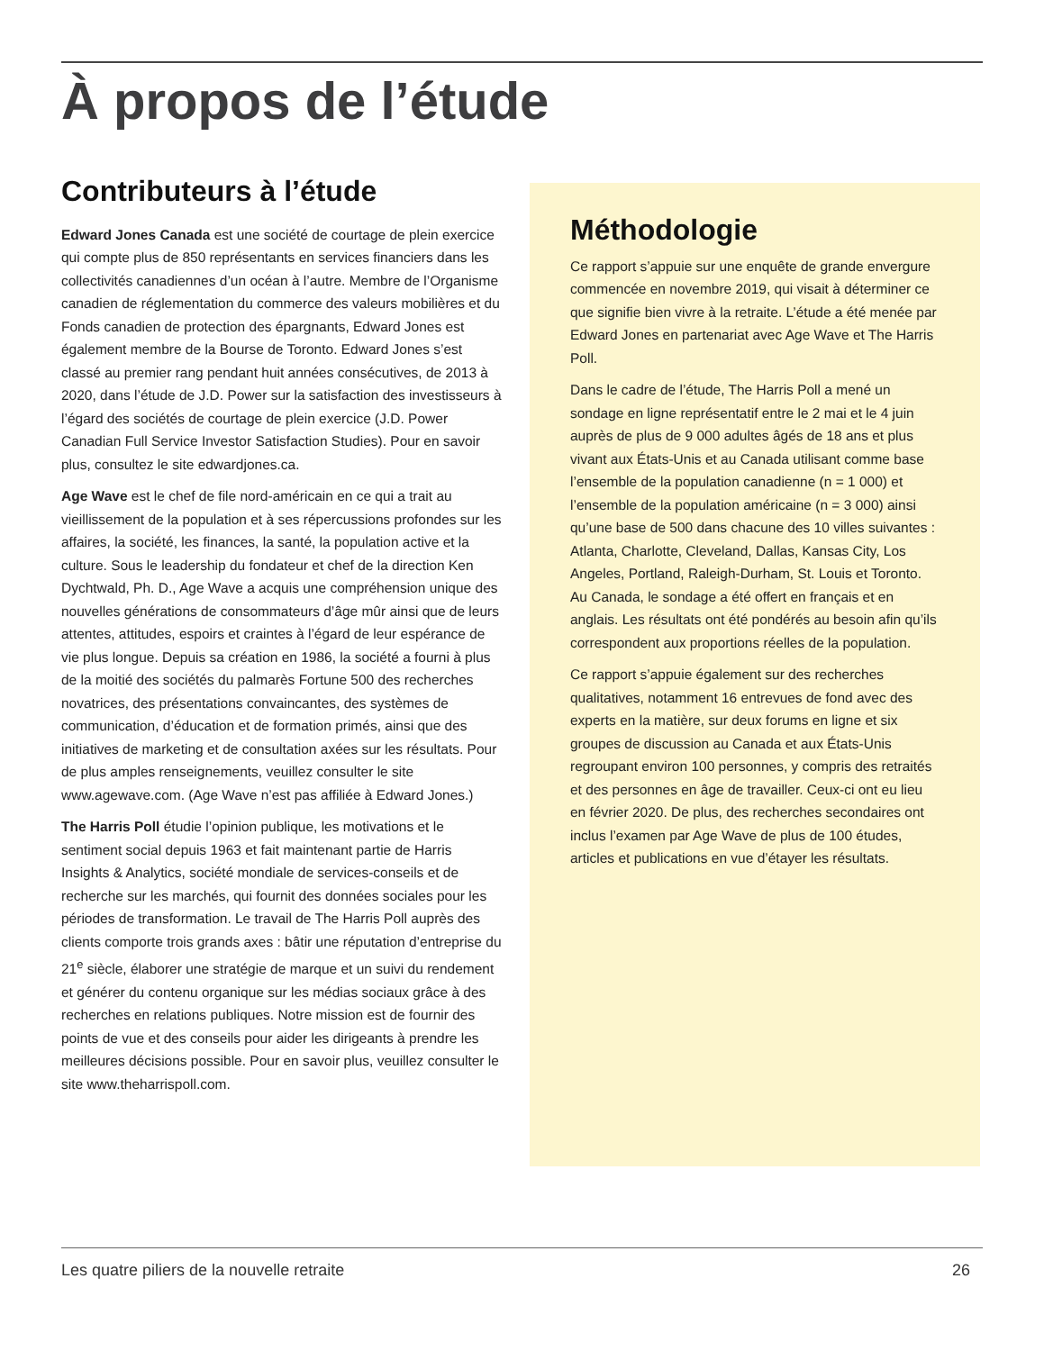À propos de l’étude
Contributeurs à l’étude
Edward Jones Canada est une société de courtage de plein exercice qui compte plus de 850 représentants en services financiers dans les collectivités canadiennes d’un océan à l’autre. Membre de l’Organisme canadien de réglementation du commerce des valeurs mobilières et du Fonds canadien de protection des épargnants, Edward Jones est également membre de la Bourse de Toronto. Edward Jones s’est classé au premier rang pendant huit années consécutives, de 2013 à 2020, dans l’étude de J.D. Power sur la satisfaction des investisseurs à l’égard des sociétés de courtage de plein exercice (J.D. Power Canadian Full Service Investor Satisfaction Studies). Pour en savoir plus, consultez le site edwardjones.ca.
Age Wave est le chef de file nord-américain en ce qui a trait au vieillissement de la population et à ses répercussions profondes sur les affaires, la société, les finances, la santé, la population active et la culture. Sous le leadership du fondateur et chef de la direction Ken Dychtwald, Ph. D., Age Wave a acquis une compréhension unique des nouvelles générations de consommateurs d’âge mûr ainsi que de leurs attentes, attitudes, espoirs et craintes à l’égard de leur espérance de vie plus longue. Depuis sa création en 1986, la société a fourni à plus de la moitié des sociétés du palmarès Fortune 500 des recherches novatrices, des présentations convaincantes, des systèmes de communication, d’éducation et de formation primés, ainsi que des initiatives de marketing et de consultation axées sur les résultats. Pour de plus amples renseignements, veuillez consulter le site www.agewave.com. (Age Wave n’est pas affiliée à Edward Jones.)
The Harris Poll étudie l’opinion publique, les motivations et le sentiment social depuis 1963 et fait maintenant partie de Harris Insights & Analytics, société mondiale de services-conseils et de recherche sur les marchés, qui fournit des données sociales pour les périodes de transformation. Le travail de The Harris Poll auprès des clients comporte trois grands axes : bâtir une réputation d’entreprise du 21<sup>e</sup> siècle, élaborer une stratégie de marque et un suivi du rendement et générer du contenu organique sur les médias sociaux grâce à des recherches en relations publiques. Notre mission est de fournir des points de vue et des conseils pour aider les dirigeants à prendre les meilleures décisions possible. Pour en savoir plus, veuillez consulter le site www.theharrispoll.com.
Méthodologie
Ce rapport s’appuie sur une enquête de grande envergure commencée en novembre 2019, qui visait à déterminer ce que signifie bien vivre à la retraite. L’étude a été menée par Edward Jones en partenariat avec Age Wave et The Harris Poll.
Dans le cadre de l’étude, The Harris Poll a mené un sondage en ligne représentatif entre le 2 mai et le 4 juin auprès de plus de 9 000 adultes âgés de 18 ans et plus vivant aux États-Unis et au Canada utilisant comme base l’ensemble de la population canadienne (n = 1 000) et l’ensemble de la population américaine (n = 3 000) ainsi qu’une base de 500 dans chacune des 10 villes suivantes : Atlanta, Charlotte, Cleveland, Dallas, Kansas City, Los Angeles, Portland, Raleigh-Durham, St. Louis et Toronto. Au Canada, le sondage a été offert en français et en anglais. Les résultats ont été pondérés au besoin afin qu’ils correspondent aux proportions réelles de la population.
Ce rapport s’appuie également sur des recherches qualitatives, notamment 16 entrevues de fond avec des experts en la matière, sur deux forums en ligne et six groupes de discussion au Canada et aux États-Unis regroupant environ 100 personnes, y compris des retraités et des personnes en âge de travailler. Ceux-ci ont eu lieu en février 2020. De plus, des recherches secondaires ont inclus l’examen par Age Wave de plus de 100 études, articles et publications en vue d’étayer les résultats.
Les quatre piliers de la nouvelle retraite 26